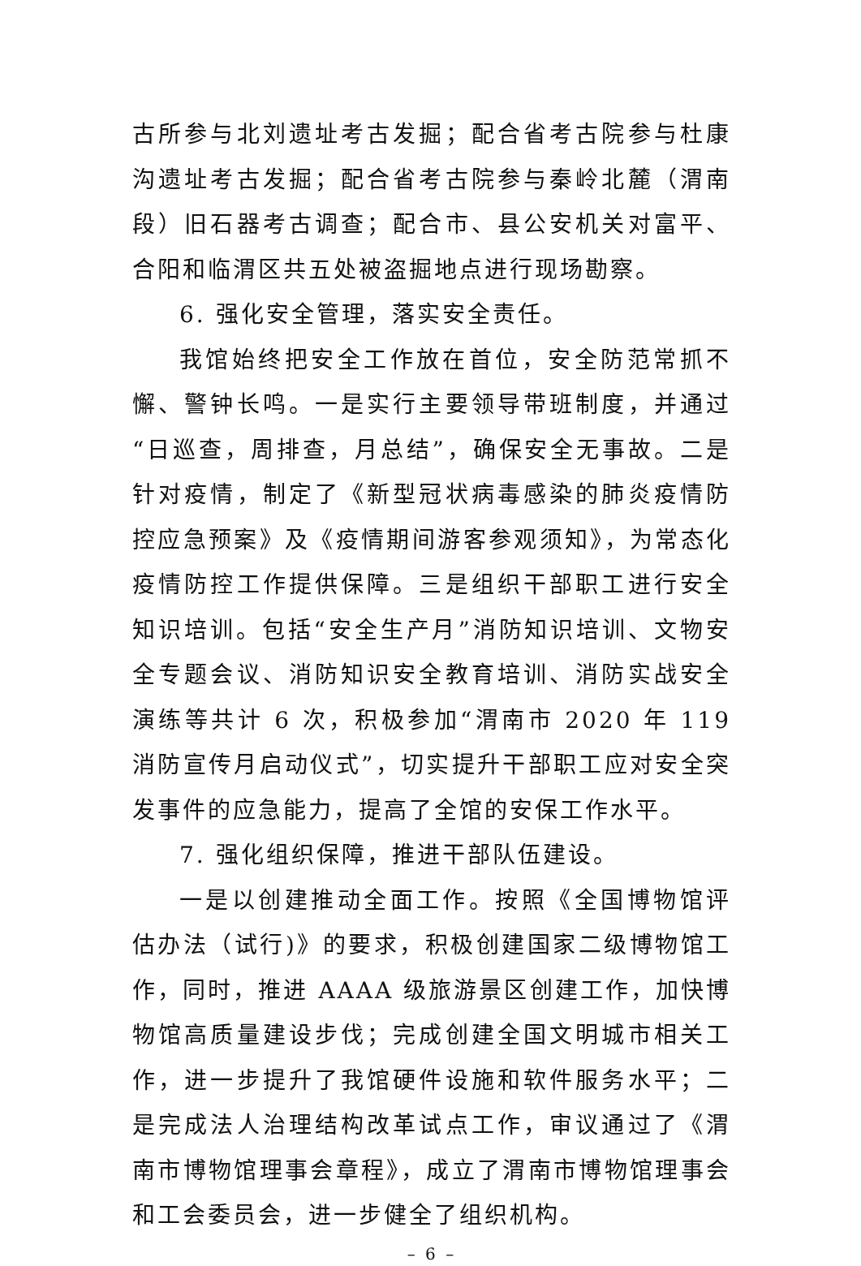古所参与北刘遗址考古发掘；配合省考古院参与杜康沟遗址考古发掘；配合省考古院参与秦岭北麓（渭南段）旧石器考古调查；配合市、县公安机关对富平、合阳和临渭区共五处被盗掘地点进行现场勘察。
6. 强化安全管理，落实安全责任。
我馆始终把安全工作放在首位，安全防范常抓不懈、警钟长鸣。一是实行主要领导带班制度，并通过“日巡查，周排查，月总结”，确保安全无事故。二是针对疫情，制定了《新型冠状病毒感染的肺炎疫情防控应急预案》及《疫情期间游客参观须知》，为常态化疫情防控工作提供保障。三是组织干部职工进行安全知识培训。包括“安全生产月”消防知识培训、文物安全专题会议、消防知识安全教育培训、消防实战安全演练等共计 6 次，积极参加“渭南市 2020 年 119 消防宣传月启动仪式”，切实提升干部职工应对安全突发事件的应急能力，提高了全馆的安保工作水平。
7. 强化组织保障，推进干部队伍建设。
一是以创建推动全面工作。按照《全国博物馆评估办法（试行)》的要求，积极创建国家二级博物馆工作，同时，推进 AAAA 级旅游景区创建工作，加快博物馆高质量建设步伐；完成创建全国文明城市相关工作，进一步提升了我馆硬件设施和软件服务水平；二是完成法人治理结构改革试点工作，审议通过了《渭南市博物馆理事会章程》，成立了渭南市博物馆理事会和工会委员会，进一步健全了组织机构。
– 6 –